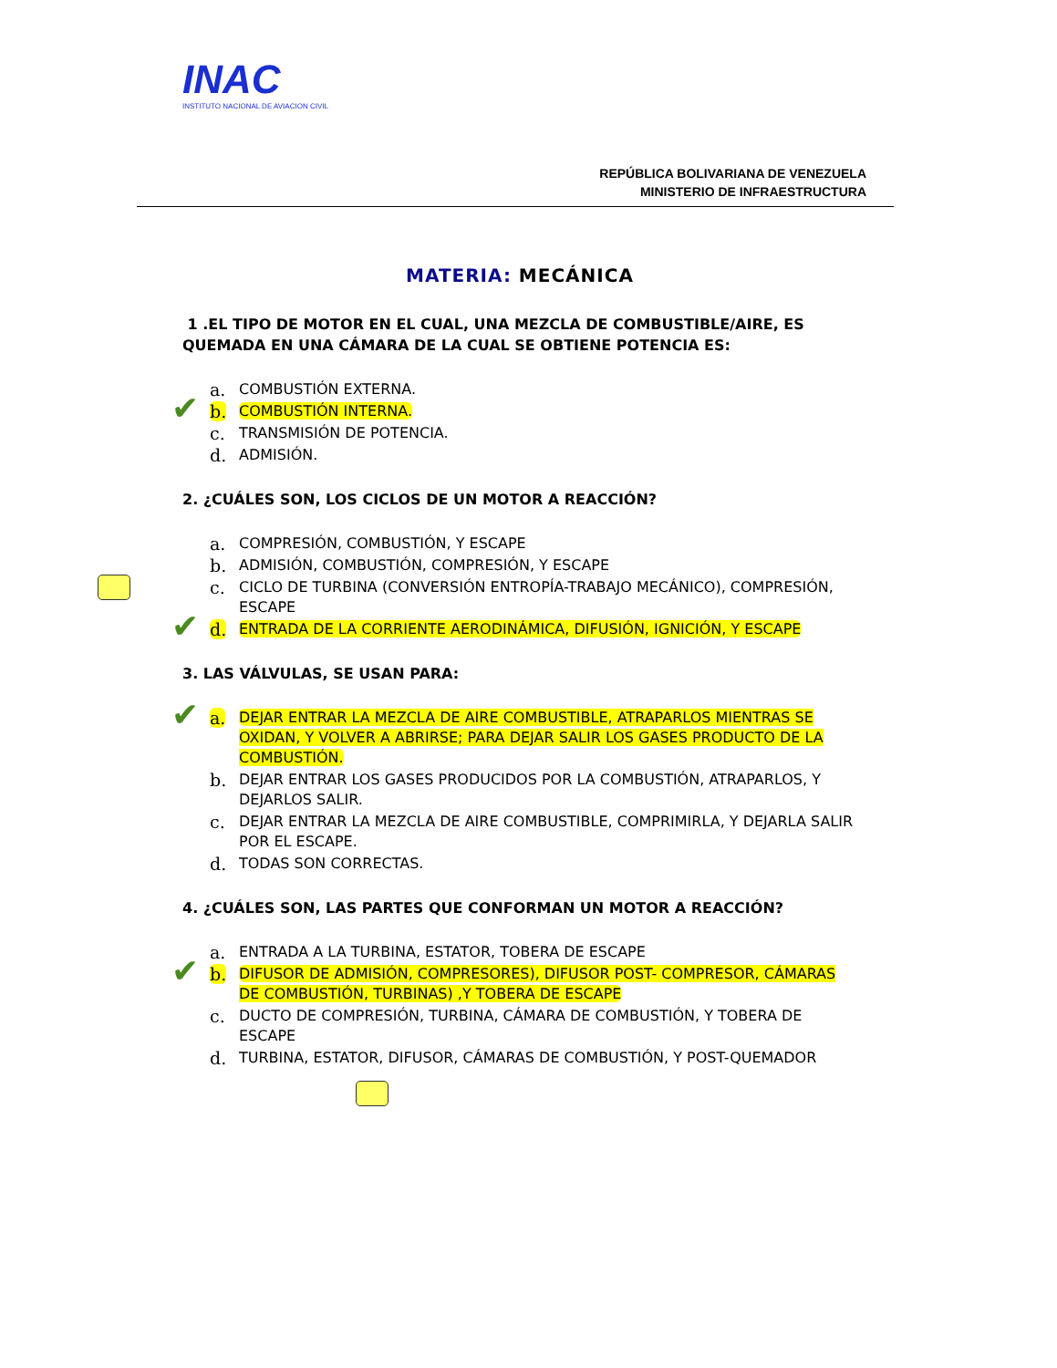INAC
INSTITUTO NACIONAL DE AVIACION CIVIL
REPÚBLICA BOLIVARIANA DE VENEZUELA
MINISTERIO DE INFRAESTRUCTURA
MATERIA: MECÁNICA
1 .EL TIPO DE MOTOR EN EL CUAL, UNA MEZCLA DE COMBUSTIBLE/AIRE, ES QUEMADA EN UNA CÁMARA DE LA CUAL SE OBTIENE POTENCIA ES:
a. COMBUSTIÓN EXTERNA.
✔ b. COMBUSTIÓN INTERNA.
c. TRANSMISIÓN DE POTENCIA.
d. ADMISIÓN.
2. ¿CUÁLES SON, LOS CICLOS DE UN MOTOR A REACCIÓN?
a. COMPRESIÓN, COMBUSTIÓN, Y ESCAPE
b. ADMISIÓN, COMBUSTIÓN, COMPRESIÓN, Y ESCAPE
c. CICLO DE TURBINA (CONVERSIÓN ENTROPÍA-TRABAJO MECÁNICO), COMPRESIÓN, ESCAPE
✔ d. ENTRADA DE LA CORRIENTE AERODINÁMICA, DIFUSIÓN, IGNICIÓN, Y ESCAPE
3. LAS VÁLVULAS, SE USAN PARA:
✔ a. DEJAR ENTRAR LA MEZCLA DE AIRE COMBUSTIBLE, ATRAPARLOS MIENTRAS SE OXIDAN, Y VOLVER A ABRIRSE; PARA DEJAR SALIR LOS GASES PRODUCTO DE LA COMBUSTIÓN.
b. DEJAR ENTRAR LOS GASES PRODUCIDOS POR LA COMBUSTIÓN, ATRAPARLOS, Y DEJARLOS SALIR.
c. DEJAR ENTRAR LA MEZCLA DE AIRE COMBUSTIBLE, COMPRIMIRLA, Y DEJARLA SALIR POR EL ESCAPE.
d. TODAS SON CORRECTAS.
4. ¿CUÁLES SON, LAS PARTES QUE CONFORMAN UN MOTOR A REACCIÓN?
a. ENTRADA A LA TURBINA, ESTATOR, TOBERA DE ESCAPE
✔ b. DIFUSOR DE ADMISIÓN, COMPRESORES), DIFUSOR POST- COMPRESOR, CÁMARAS DE COMBUSTIÓN, TURBINAS) ,Y TOBERA DE ESCAPE
c. DUCTO DE COMPRESIÓN, TURBINA, CÁMARA DE COMBUSTIÓN, Y TOBERA DE ESCAPE
d. TURBINA, ESTATOR, DIFUSOR, CÁMARAS DE COMBUSTIÓN, Y POST-QUEMADOR